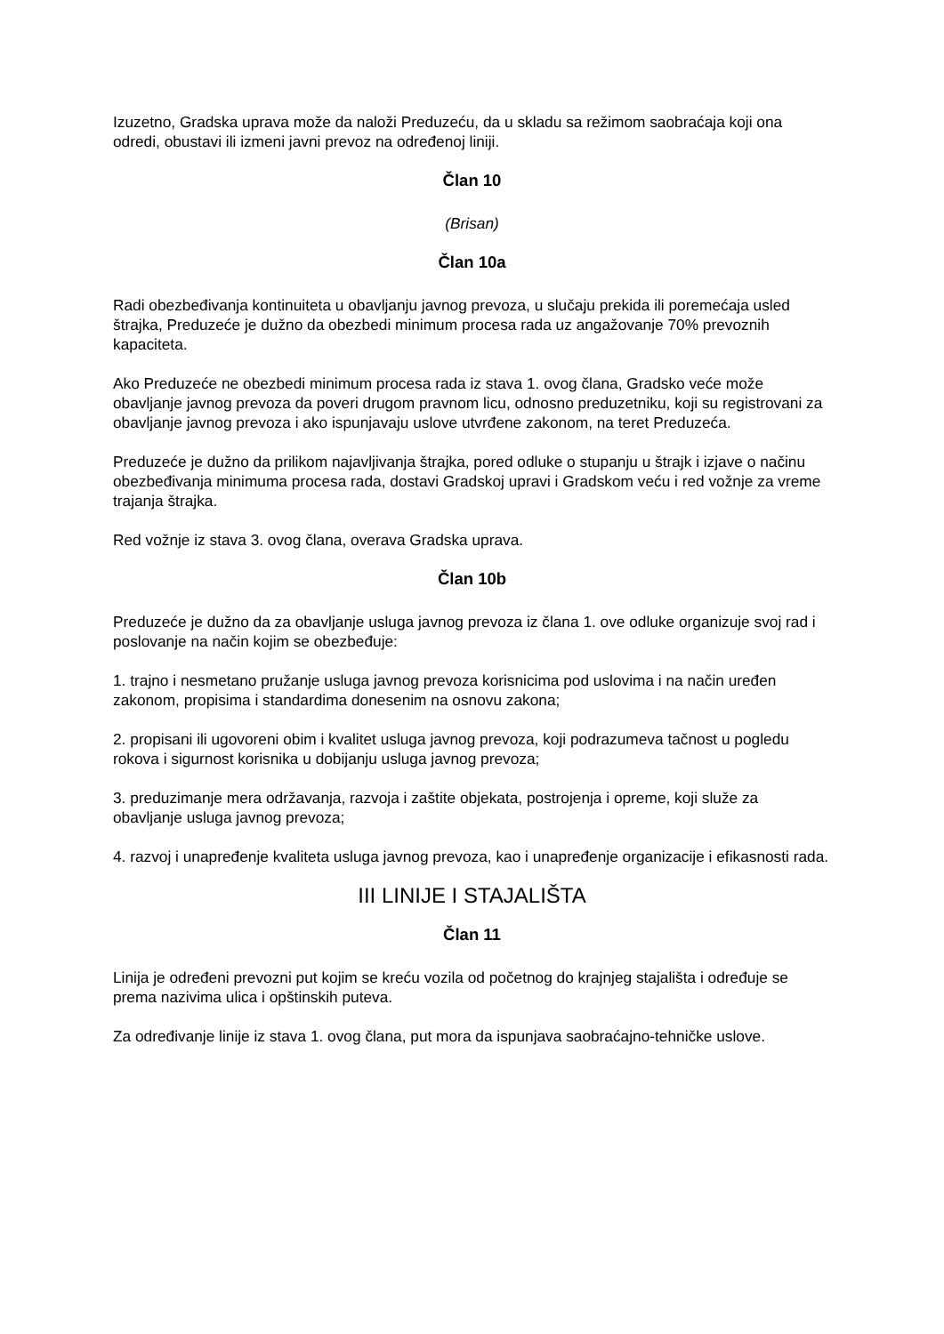Izuzetno, Gradska uprava može da naloži Preduzeću, da u skladu sa režimom saobraćaja koji ona odredi, obustavi ili izmeni javni prevoz na određenoj liniji.
Član 10
(Brisan)
Član 10a
Radi obezbeđivanja kontinuiteta u obavljanju javnog prevoza, u slučaju prekida ili poremećaja usled štrajka, Preduzeće je dužno da obezbedi minimum procesa rada uz angažovanje 70% prevoznih kapaciteta.
Ako Preduzeće ne obezbedi minimum procesa rada iz stava 1. ovog člana, Gradsko veće može obavljanje javnog prevoza da poveri drugom pravnom licu, odnosno preduzetniku, koji su registrovani za obavljanje javnog prevoza i ako ispunjavaju uslove utvrđene zakonom, na teret Preduzeća.
Preduzeće je dužno da prilikom najavljivanja štrajka, pored odluke o stupanju u štrajk i izjave o načinu obezbeđivanja minimuma procesa rada, dostavi Gradskoj upravi i Gradskom veću i red vožnje za vreme trajanja štrajka.
Red vožnje iz stava 3. ovog člana, overava Gradska uprava.
Član 10b
Preduzeće je dužno da za obavljanje usluga javnog prevoza iz člana 1. ove odluke organizuje svoj rad i poslovanje na način kojim se obezbeđuje:
1. trajno i nesmetano pružanje usluga javnog prevoza korisnicima pod uslovima i na način uređen zakonom, propisima i standardima donesenim na osnovu zakona;
2. propisani ili ugovoreni obim i kvalitet usluga javnog prevoza, koji podrazumeva tačnost u pogledu rokova i sigurnost korisnika u dobijanju usluga javnog prevoza;
3. preduzimanje mera održavanja, razvoja i zaštite objekata, postrojenja i opreme, koji služe za obavljanje usluga javnog prevoza;
4. razvoj i unapređenje kvaliteta usluga javnog prevoza, kao i unapređenje organizacije i efikasnosti rada.
III LINIJE I STAJALIŠTA
Član 11
Linija je određeni prevozni put kojim se kreću vozila od početnog do krajnjeg stajališta i određuje se prema nazivima ulica i opštinskih puteva.
Za određivanje linije iz stava 1. ovog člana, put mora da ispunjava saobraćajno-tehničke uslove.